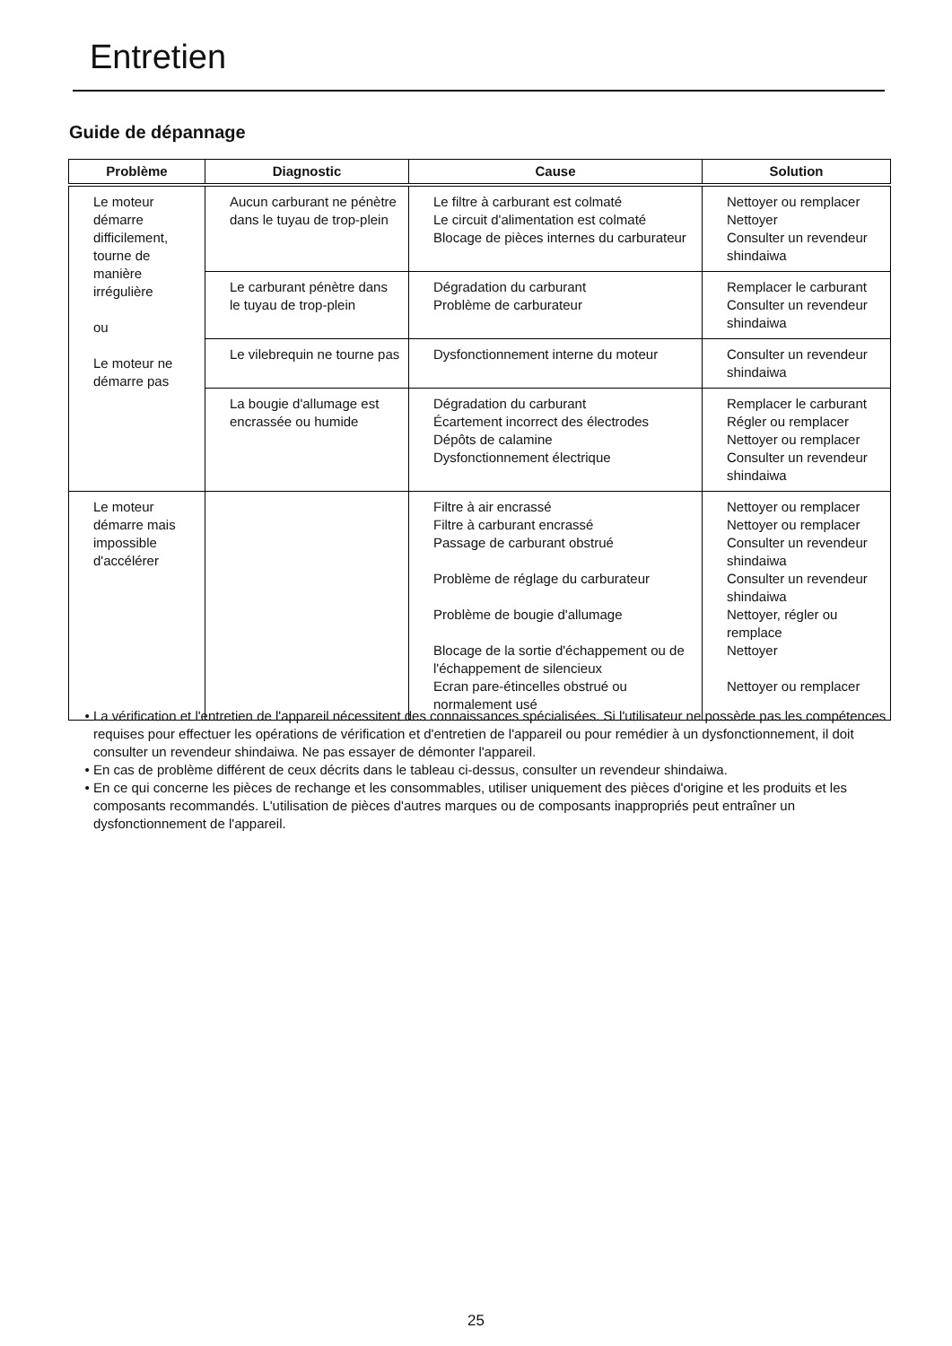Entretien
Guide de dépannage
| Problème | Diagnostic | Cause | Solution |
| --- | --- | --- | --- |
| Le moteur démarre difficilement, tourne de manière irrégulière ou Le moteur ne démarre pas | Aucun carburant ne pénètre dans le tuyau de trop-plein | Le filtre à carburant est colmaté Le circuit d'alimentation est colmaté Blocage de pièces internes du carburateur | Nettoyer ou remplacer Nettoyer Consulter un revendeur shindaiwa |
| | Le carburant pénètre dans le tuyau de trop-plein | Dégradation du carburant Problème de carburateur | Remplacer le carburant Consulter un revendeur shindaiwa |
| | Le vilebrequin ne tourne pas | Dysfonctionnement interne du moteur | Consulter un revendeur shindaiwa |
| | La bougie d'allumage est encrassée ou humide | Dégradation du carburant Écartement incorrect des électrodes Dépôts de calamine Dysfonctionnement électrique | Remplacer le carburant Régler ou remplacer Nettoyer ou remplacer Consulter un revendeur shindaiwa |
| Le moteur démarre mais impossible d'accélérer | | Filtre à air encrassé Filtre à carburant encrassé Passage de carburant obstrué Problème de réglage du carburateur Problème de bougie d'allumage Blocage de la sortie d'échappement ou de l'échappement de silencieux Ecran pare-étincelles obstrué ou normalement usé | Nettoyer ou remplacer Nettoyer ou remplacer Consulter un revendeur shindaiwa Consulter un revendeur shindaiwa Nettoyer, régler ou remplace Nettoyer Nettoyer ou remplacer |
La vérification et l'entretien de l'appareil nécessitent des connaissances spécialisées. Si l'utilisateur ne possède pas les compétences requises pour effectuer les opérations de vérification et d'entretien de l'appareil ou pour remédier à un dysfonctionnement, il doit consulter un revendeur shindaiwa. Ne pas essayer de démonter l'appareil.
En cas de problème différent de ceux décrits dans le tableau ci-dessus, consulter un revendeur shindaiwa.
En ce qui concerne les pièces de rechange et les consommables, utiliser uniquement des pièces d'origine et les produits et les composants recommandés. L'utilisation de pièces d'autres marques ou de composants inappropriés peut entraîner un dysfonctionnement de l'appareil.
25